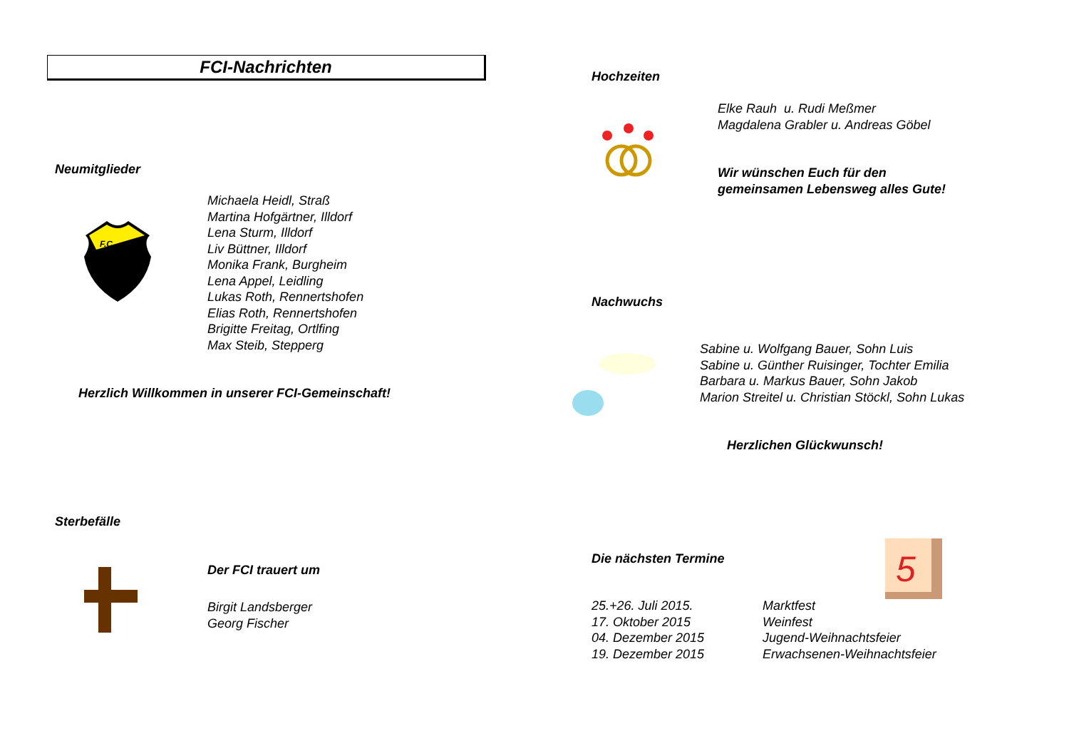FCI-Nachrichten
Neumitglieder
F.C.
Michaela Heidl, Straß
Martina Hofgärtner, Illdorf
Lena Sturm, Illdorf
Liv Büttner, Illdorf
Monika Frank, Burgheim
Lena Appel, Leidling
Lukas Roth, Rennertshofen
Elias Roth, Rennertshofen
Brigitte Freitag, Ortlfing
Max Steib, Stepperg
Herzlich Willkommen in unserer FCI-Gemeinschaft!
Sterbefälle
Der FCI trauert um
Birgit Landsberger
Georg Fischer
Hochzeiten
Elke Rauh u. Rudi Meßmer
Magdalena Grabler u. Andreas Göbel
Wir wünschen Euch für den
gemeinsamen Lebensweg alles Gute!
Nachwuchs
Sabine u. Wolfgang Bauer, Sohn Luis
Sabine u. Günther Ruisinger, Tochter Emilia
Barbara u. Markus Bauer, Sohn Jakob
Marion Streitel u. Christian Stöckl, Sohn Lukas
Herzlichen Glückwunsch!
Die nächsten Termine
5
| 25.+26. Juli 2015. | Marktfest |
| 17. Oktober 2015 | Weinfest |
| 04. Dezember 2015 | Jugend-Weihnachtsfeier |
| 19. Dezember 2015 | Erwachsenen-Weihnachtsfeier |